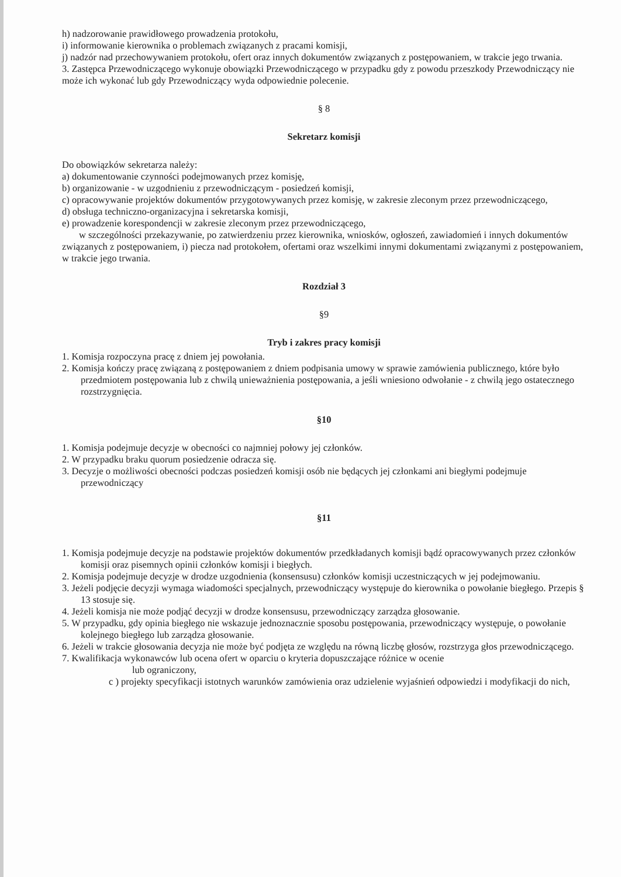h) nadzorowanie prawidłowego prowadzenia protokołu,
i) informowanie kierownika o problemach związanych z pracami komisji,
j) nadzór nad przechowywaniem protokołu, ofert oraz innych dokumentów związanych z postępowaniem, w trakcie jego trwania.
3. Zastępca Przewodniczącego wykonuje obowiązki Przewodniczącego w przypadku gdy z powodu przeszkody Przewodniczący nie może ich wykonać lub gdy Przewodniczący wyda odpowiednie polecenie.
§ 8
Sekretarz komisji
Do obowiązków sekretarza należy:
a) dokumentowanie czynności podejmowanych przez komisję,
b) organizowanie - w uzgodnieniu z przewodniczącym - posiedzeń komisji,
c) opracowywanie projektów dokumentów przygotowywanych przez komisję, w zakresie zleconym przez przewodniczącego,
d) obsługa techniczno-organizacyjna i sekretarska komisji,
e) prowadzenie korespondencji w zakresie zleconym przez przewodniczącego,
w szczególności przekazywanie, po zatwierdzeniu przez kierownika, wniosków, ogłoszeń, zawiadomień i innych dokumentów związanych z postępowaniem, i) piecza nad protokołem, ofertami oraz wszelkimi innymi dokumentami związanymi z postępowaniem, w trakcie jego trwania.
Rozdział 3
§9
Tryb i zakres pracy komisji
1. Komisja rozpoczyna pracę z dniem jej powołania.
2. Komisja kończy pracę związaną z postępowaniem z dniem podpisania umowy w sprawie zamówienia publicznego, które było przedmiotem postępowania lub z chwilą unieważnienia postępowania, a jeśli wniesiono odwołanie - z chwilą jego ostatecznego rozstrzygnięcia.
§10
1. Komisja podejmuje decyzje w obecności co najmniej połowy jej członków.
2. W przypadku braku quorum posiedzenie odracza się.
3. Decyzje o możliwości obecności podczas posiedzeń komisji osób nie będących jej członkami ani biegłymi podejmuje przewodniczący
§11
1. Komisja podejmuje decyzje na podstawie projektów dokumentów przedkładanych komisji bądź opracowywanych przez członków komisji oraz pisemnych opinii członków komisji i biegłych.
2. Komisja podejmuje decyzje w drodze uzgodnienia (konsensusu) członków komisji uczestniczących w jej podejmowaniu.
3. Jeżeli podjęcie decyzji wymaga wiadomości specjalnych, przewodniczący występuje do kierownika o powołanie biegłego. Przepis § 13 stosuje się.
4. Jeżeli komisja nie może podjąć decyzji w drodze konsensusu, przewodniczący zarządza głosowanie.
5. W przypadku, gdy opinia biegłego nie wskazuje jednoznacznie sposobu postępowania, przewodniczący występuje, o powołanie kolejnego biegłego lub zarządza głosowanie.
6. Jeżeli w trakcie głosowania decyzja nie może być podjęta ze względu na równą liczbę głosów, rozstrzyga głos przewodniczącego.
7. Kwalifikacja wykonawców lub ocena ofert w oparciu o kryteria dopuszczające różnice w ocenie
lub ograniczony,
c ) projekty specyfikacji istotnych warunków zamówienia oraz udzielenie wyjaśnień odpowiedzi i modyfikacji do nich,